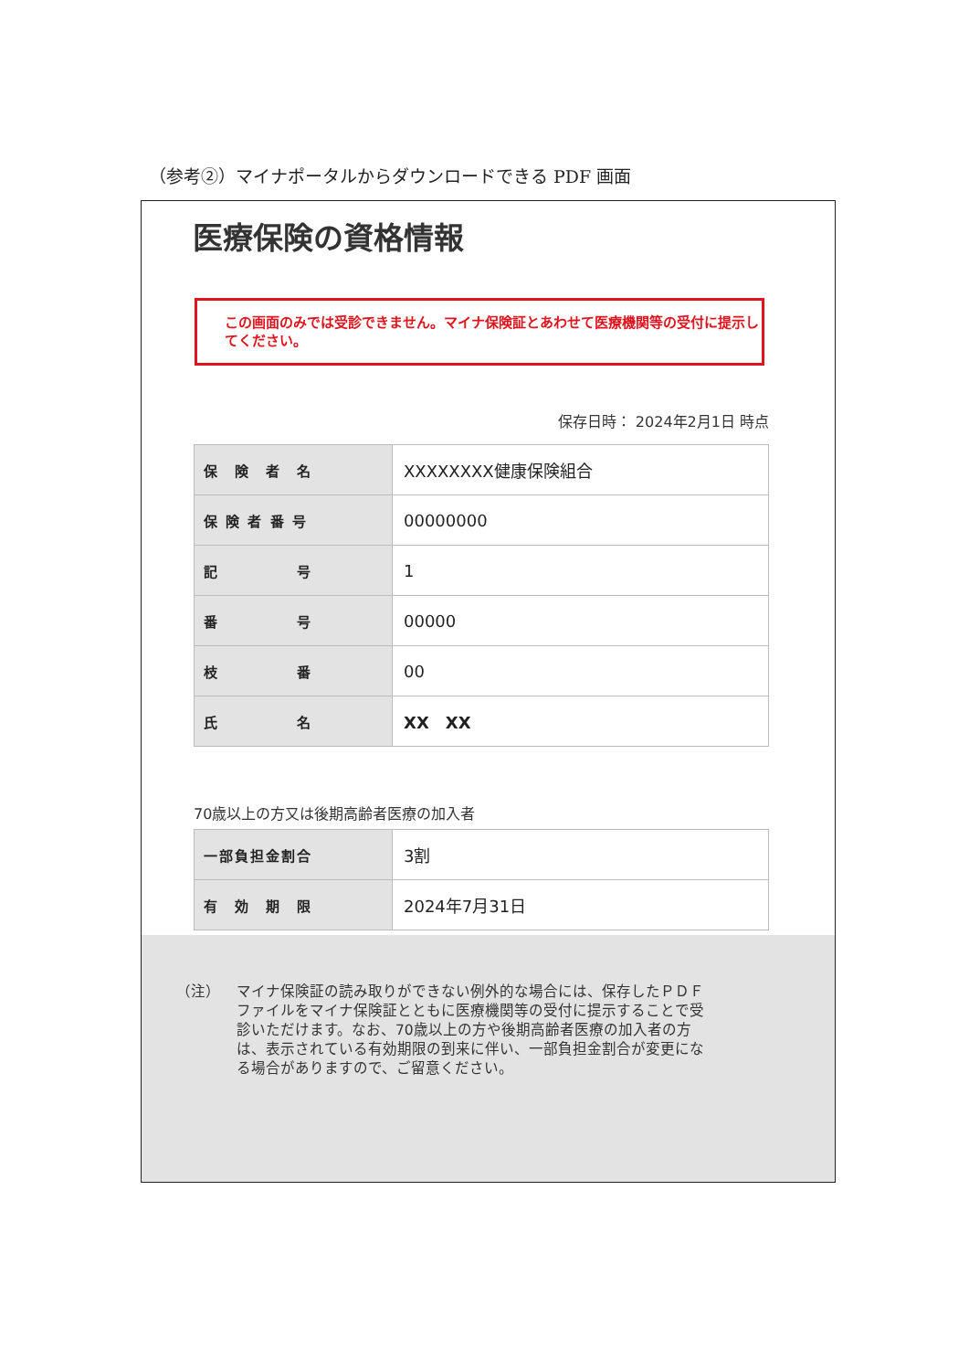（参考②）マイナポータルからダウンロードできる PDF 画面
医療保険の資格情報
この画面のみでは受診できません。マイナ保険証とあわせて医療機関等の受付に提示してください。
保存日時： 2024年2月1日 時点
| 保 険 者 名 | XXXXXXXX健康保険組合 |
| 保 険 者 番 号 | 00000000 |
| 記 号 | 1 |
| 番 号 | 00000 |
| 枝 番 | 00 |
| 氏 名 | XX XX |
70歳以上の方又は後期高齢者医療の加入者
| 一部負担金割合 | 3割 |
| 有 効 期 限 | 2024年7月31日 |
（注） マイナ保険証の読み取りができない例外的な場合には、保存したＰＤＦファイルをマイナ保険証とともに医療機関等の受付に提示することで受診いただけます。なお、70歳以上の方や後期高齢者医療の加入者の方は、表示されている有効期限の到来に伴い、一部負担金割合が変更になる場合がありますので、ご留意ください。